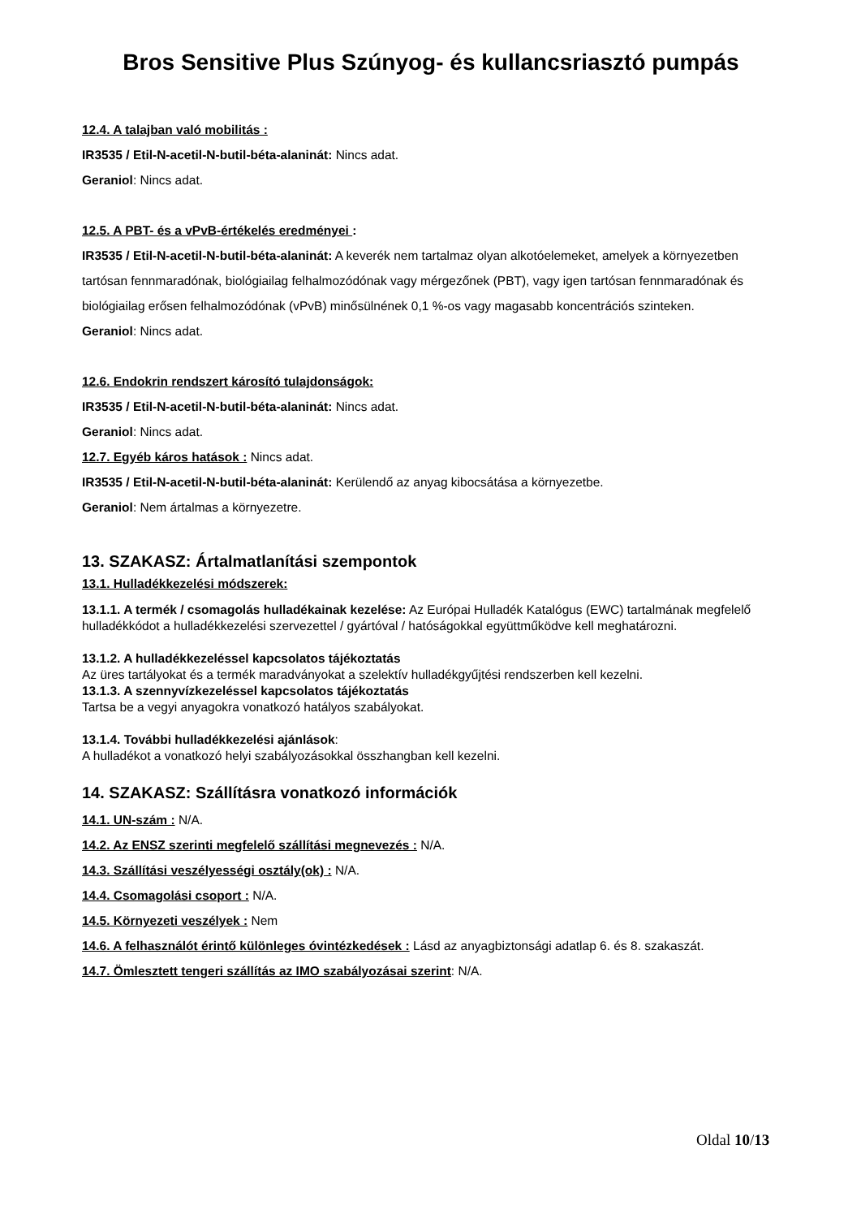Bros Sensitive Plus Szúnyog- és kullancsriasztó pumpás
12.4. A talajban való mobilitás :
IR3535 / Etil-N-acetil-N-butil-béta-alaninát: Nincs adat.
Geraniol: Nincs adat.
12.5. A PBT- és a vPvB-értékelés eredményei :
IR3535 / Etil-N-acetil-N-butil-béta-alaninát: A keverék nem tartalmaz olyan alkotóelemeket, amelyek a környezetben tartósan fennmaradónak, biológiailag felhalmozódónak vagy mérgezőnek (PBT), vagy igen tartósan fennmaradónak és biológiailag erősen felhalmozódónak (vPvB) minősülnének 0,1 %-os vagy magasabb koncentrációs szinteken.
Geraniol: Nincs adat.
12.6. Endokrin rendszert károsító tulajdonságok:
IR3535 / Etil-N-acetil-N-butil-béta-alaninát: Nincs adat.
Geraniol: Nincs adat.
12.7. Egyéb káros hatások : Nincs adat.
IR3535 / Etil-N-acetil-N-butil-béta-alaninát: Kerülendő az anyag kibocsátása a környezetbe.
Geraniol: Nem ártalmas a környezetre.
13. SZAKASZ: Ártalmatlanítási szempontok
13.1. Hulladékkezelési módszerek:
13.1.1. A termék / csomagolás hulladékainak kezelése: Az Európai Hulladék Katalógus (EWC) tartalmának megfelelő hulladékkódot a hulladékkezelési szervezettel / gyártóval / hatóságokkal együttműködve kell meghatározni.
13.1.2. A hulladékkezeléssel kapcsolatos tájékoztatás
Az üres tartályokat és a termék maradványokat a szelektív hulladékgyűjtési rendszerben kell kezelni.
13.1.3. A szennyvízkezeléssel kapcsolatos tájékoztatás
Tartsa be a vegyi anyagokra vonatkozó hatályos szabályokat.
13.1.4. További hulladékkezelési ajánlások:
A hulladékot a vonatkozó helyi szabályozásokkal összhangban kell kezelni.
14. SZAKASZ: Szállításra vonatkozó információk
14.1. UN-szám : N/A.
14.2. Az ENSZ szerinti megfelelő szállítási megnevezés : N/A.
14.3. Szállítási veszélyességi osztály(ok) : N/A.
14.4. Csomagolási csoport : N/A.
14.5. Környezeti veszélyek : Nem
14.6. A felhasználót érintő különleges óvintézkedések : Lásd az anyagbiztonsági adatlap 6. és 8. szakaszát.
14.7. Ömlesztett tengeri szállítás az IMO szabályozásai szerint: N/A.
Oldal 10/13